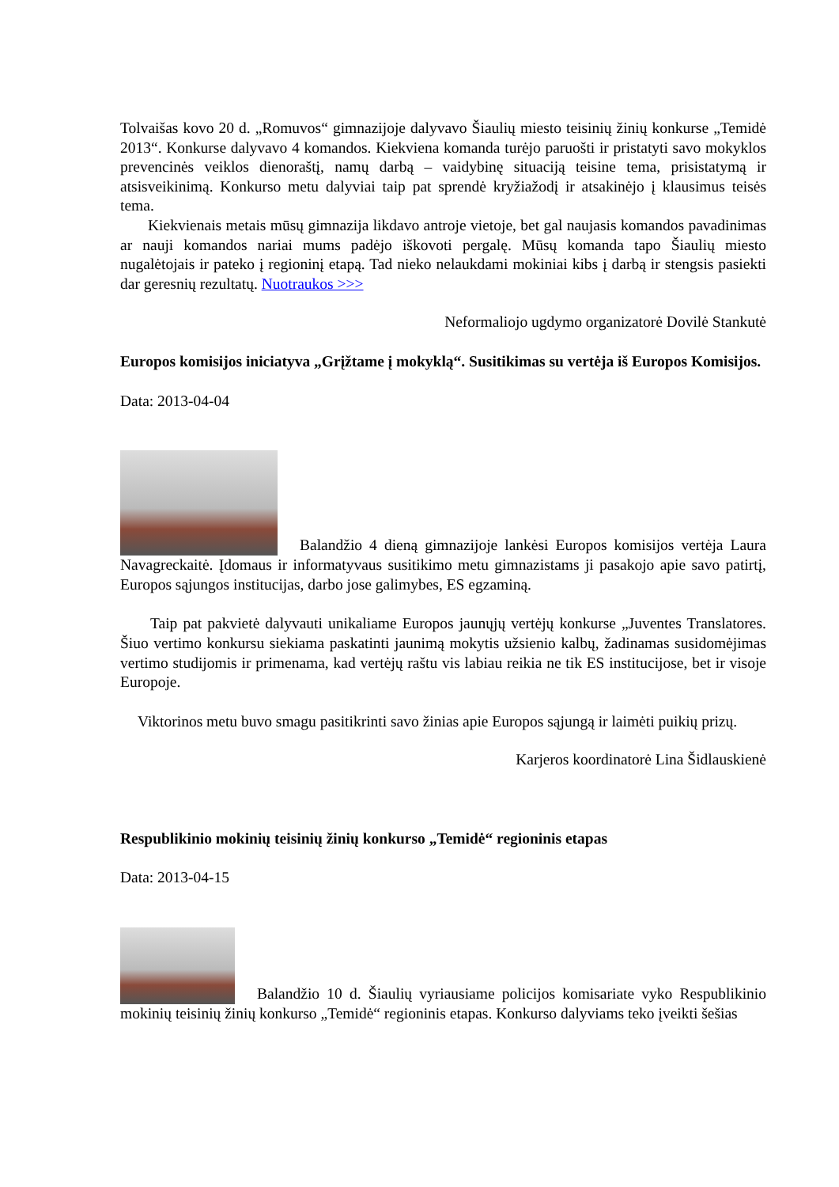Tolvaišas kovo 20 d. „Romuvos“ gimnazijoje dalyvavo Šiaulių miesto teisinių žinių konkurse „Temidė 2013“. Konkurse dalyvavo 4 komandos. Kiekviena komanda turėjo paruošti ir pristatyti savo mokyklos prevencinės veiklos dienoraštį, namų darbą – vaidybinę situaciją teisine tema, prisistatymą ir atsisveikinimą. Konkurso metu dalyviai taip pat sprendė kryžiažodį ir atsakinėjo į klausimus teisės tema.
Kiekvienais metais mūsų gimnazija likdavo antroje vietoje, bet gal naujasis komandos pavadinimas ar nauji komandos nariai mums padėjo iškovoti pergalę. Mūsų komanda tapo Šiaulių miesto nugalėtojais ir pateko į regioninį etapą. Tad nieko nelaukdami mokiniai kibs į darbą ir stengsis pasiekti dar geresnių rezultatų. Nuotraukos >>>
Neformaliojo ugdymo organizatorė Dovilė Stankutė
Europos komisijos iniciatyva „Grįžtame į mokyklą“. Susitikimas su vertėja iš Europos Komisijos.
Data: 2013-04-04
Balandžio 4 dieną gimnazijoje lankėsi Europos komisijos vertėja Laura Navagreckaitė. Įdomaus ir informatyvaus susitikimo metu gimnazistams ji pasakojo apie savo patirtį, Europos sąjungos institucijas, darbo jose galimybes, ES egzaminą.
Taip pat pakvietė dalyvauti unikaliame Europos jaunųjų vertėjų konkurse „Juventes Translatores. Šiuo vertimo konkursu siekiama paskatinti jaunimą mokytis užsienio kalbų, žadinamas susidomėjimas vertimo studijomis ir primenama, kad vertėjų raštu vis labiau reikia ne tik ES institucijose, bet ir visoje Europoje.
Viktorinos metu buvo smagu pasitikrinti savo žinias apie Europos sąjungą ir laimėti puikių prizų.
Karjeros koordinatorė Lina Šidlauskienė
Respublikinio mokinių teisinių žinių konkurso „Temidė“ regioninis etapas
Data: 2013-04-15
Balandžio 10 d. Šiaulių vyriausiame policijos komisariate vyko Respublikinio mokinių teisinių žinių konkurso „Temidė“ regioninis etapas. Konkurso dalyviams teko įveikti šešias